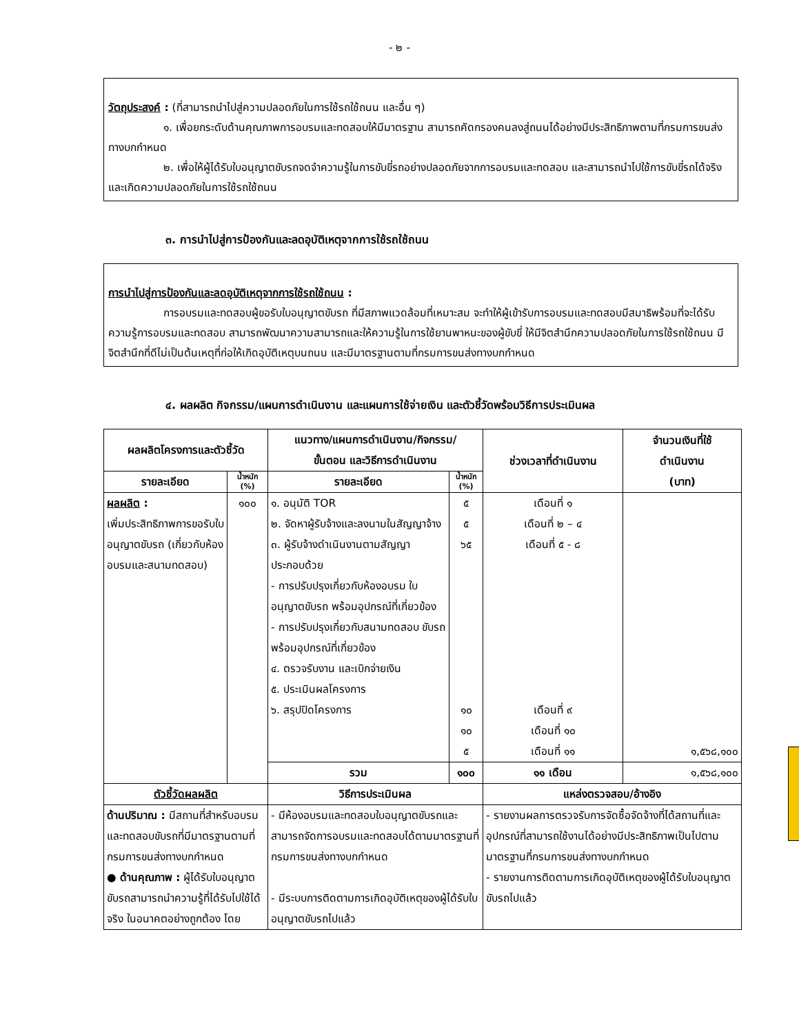- ๒ -
วัตถุประสงค์ : (ที่สามารถนำไปสู่ความปลอดภัยในการใช้รถใช้ถนน และอื่น ๆ)
๑. เพื่อยกระดับด้านคุณภาพการอบรมและทดสอบให้มีมาตรฐาน สามารถคัดกรองคนลงสู่ถนนได้อย่างมีประสิทธิภาพตามที่กรมการขนส่งทางบกกำหนด
๒. เพื่อให้ผู้ได้รับใบอนุญาตขับรถจดจำความรู้ในการขับขี่รถอย่างปลอดภัยจากการอบรมและทดสอบ และสามารถนำไปใช้การขับขี่รถได้จริงและเกิดความปลอดภัยในการใช้รถใช้ถนน
๓. การนำไปสู่การป้องกันและลดอุบัติเหตุจากการใช้รถใช้ถนน
การนำไปสู่การป้องกันและลดอุบัติเหตุจากการใช้รถใช้ถนน :
การอบรมและทดสอบผู้ขอรับใบอนุญาตขับรถ ที่มีสภาพแวดล้อมที่เหมาะสม จะทำให้ผู้เข้ารับการอบรมและทดสอบมีสมาธิพร้อมที่จะได้รับความรู้การอบรมและทดสอบ สามารถพัฒนาความสามารถและให้ความรู้ในการใช้ยานพาหนะของผู้ขับขี่ ให้มีจิตสำนึกความปลอดภัยในการใช้รถใช้ถนน มีจิตสำนึกที่ดีไม่เป็นต้นเหตุที่ก่อให้เกิดอุบัติเหตุบนถนน และมีมาตรฐานตามที่กรมการขนส่งทางบกกำหนด
๔. ผลผลิต กิจกรรม/แผนการดำเนินงาน และแผนการใช้จ่ายเงิน และตัวชี้วัดพร้อมวิธีการประเมินผล
| ผลผลิตโครงการและตัวชี้วัด | | แนวทาง/แผนการดำเนินงาน/กิจกรรม/ ขั้นตอน และวิธีการดำเนินงาน | | ช่วงเวลาที่ดำเนินงาน | จำนวนเงินที่ใช้ ดำเนินงาน (บาท) |
| --- | --- | --- | --- | --- | --- |
| รายละเอียด | น้ำหนัก (%) | รายละเอียด | น้ำหนัก (%) | | |
| ผลผลิต : เพิ่มประสิทธิภาพการขอรับใบอนุญาตขับรถ (เกี่ยวกับห้องอบรมและสนามทดสอบ) | ๑๐๐ | ๑. อนุมัติ TOR ๒. จัดหาผู้รับจ้างและลงนามในสัญญาจ้าง ๓. ผู้รับจ้างดำเนินงานตามสัญญา ประกอบด้วย - การปรับปรุงเกี่ยวกับห้องอบรม ใบอนุญาตขับรถ พร้อมอุปกรณ์ที่เกี่ยวข้อง - การปรับปรุงเกี่ยวกับสนามทดสอบ ขับรถ พร้อมอุปกรณ์ที่เกี่ยวข้อง ๔. ตรวจรับงาน และเบิกจ่ายเงิน ๕. ประเมินผลโครงการ ๖. สรุปปิดโครงการ | ๕ ๕ ๖๕ ๑๐ ๑๐ ๕ | เดือนที่ ๑ เดือนที่ ๒ – ๔ เดือนที่ ๕ - ๘ เดือนที่ ๙ เดือนที่ ๑๐ เดือนที่ ๑๑ | ๑,๕๖๘,๑๐๐ |
| | | รวม | ๑๐๐ | ๑๑ เดือน | ๑,๕๖๘,๑๐๐ |
| ตัวชี้วัดผลผลิต | | วิธีการประเมินผล | | แหล่งตรวจสอบ/อ้างอิง | |
| ด้านปริมาณ : มีสถานที่สำหรับอบรมและทดสอบขับรถที่มีมาตรฐานตามที่กรมการขนส่งทางบกกำหนด ● ด้านคุณภาพ : ผู้ได้รับใบอนุญาตขับรถสามารถนำความรู้ที่ได้รับไปใช้ได้จริง ในอนาคตอย่างถูกต้อง โดย | | - มีห้องอบรมและทดสอบใบอนุญาตขับรถและสามารถจัดการอบรมและทดสอบได้ตามมาตรฐานที่กรมการขนส่งทางบกกำหนด - มีระบบการติดตามการเกิดอุบัติเหตุของผู้ได้รับใบอนุญาตขับรถไปแล้ว | | - รายงานผลการตรวจรับการจัดซื้อจัดจ้างที่ได้สถานที่และอุปกรณ์ที่สามารถใช้งานได้อย่างมีประสิทธิภาพเป็นไปตามมาตรฐานที่กรมการขนส่งทางบกกำหนด - รายงานการติดตามการเกิดอุบัติเหตุของผู้ได้รับใบอนุญาตขับรถไปแล้ว | |